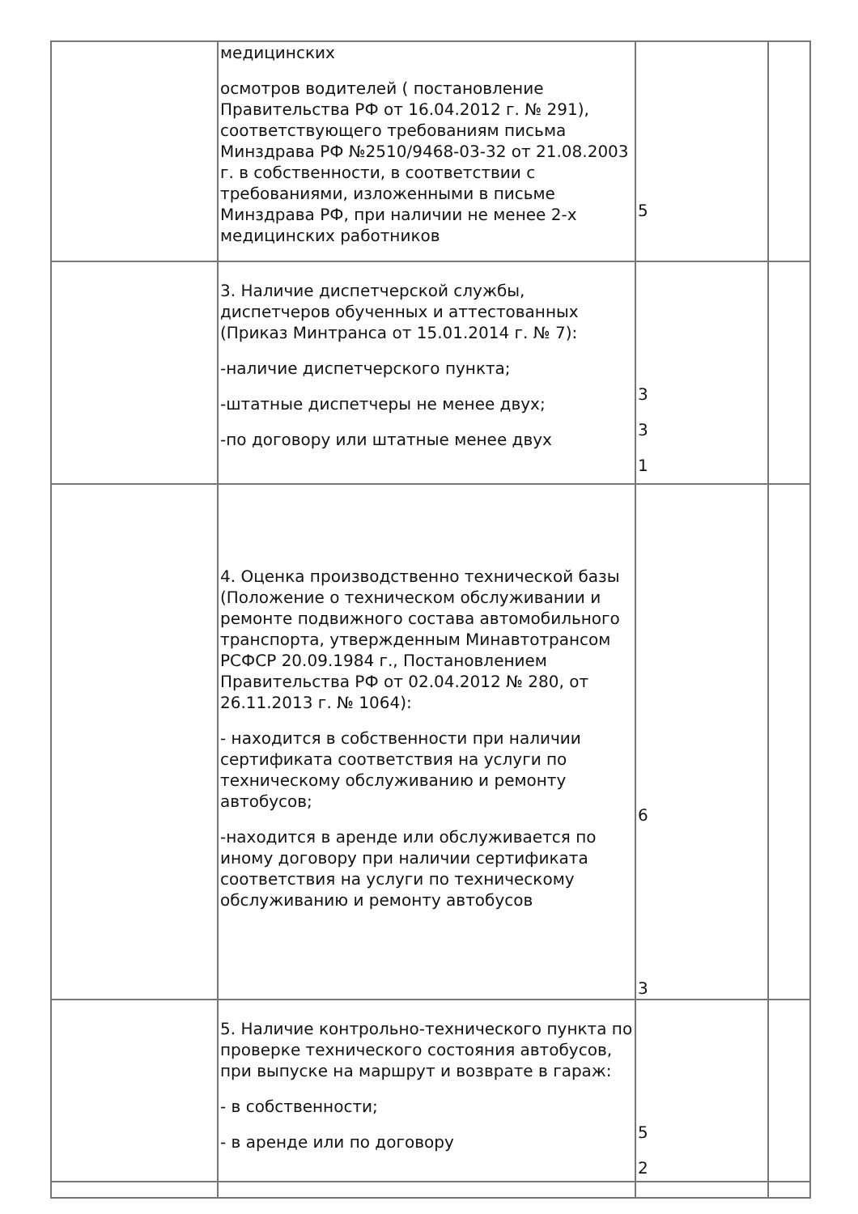| | медицинских осмотров водителей ( постановление Правительства РФ от 16.04.2012 г. № 291), соответствующего требованиям письма Минздрава РФ №2510/9468-03-32 от 21.08.2003 г. в собственности, в соответствии с требованиями, изложенными в письме Минздрава РФ, при наличии не менее 2-х медицинских работников | 5 | |
| | 3. Наличие диспетчерской службы, диспетчеров обученных и аттестованных (Приказ Минтранса от 15.01.2014 г. № 7): -наличие диспетчерского пункта; -штатные диспетчеры не менее двух; -по договору или штатные менее двух | 3 3 1 | |
| | 4. Оценка производственно технической базы (Положение о техническом обслуживании и ремонте подвижного состава автомобильного транспорта, утвержденным Минавтотрансом РСФСР 20.09.1984 г., Постановлением Правительства РФ от 02.04.2012 № 280, от 26.11.2013 г. № 1064): - находится в собственности при наличии сертификата соответствия на услуги по техническому обслуживанию и ремонту автобусов; -находится в аренде или обслуживается по иному договору при наличии сертификата соответствия на услуги по техническому обслуживанию и ремонту автобусов | 6 3 | |
| | 5. Наличие контрольно-технического пункта по проверке технического состояния автобусов, при выпуске на маршрут и возврате в гараж: - в собственности; - в аренде или по договору | 5 2 | |